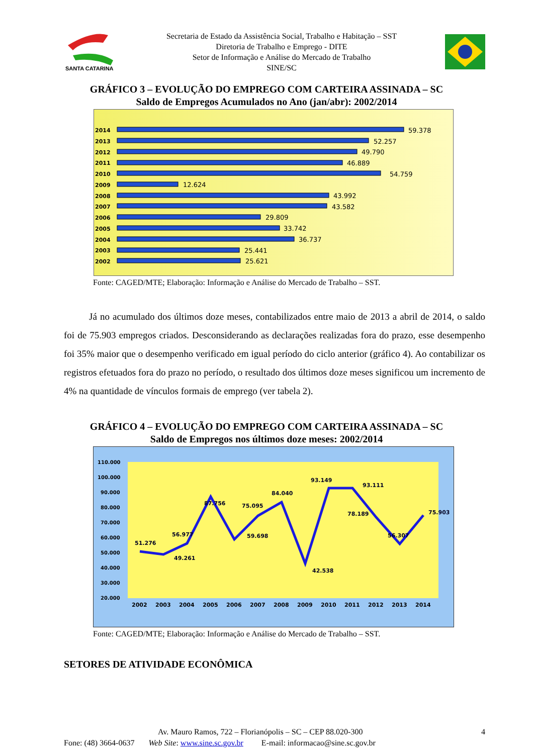SANTA CATARINA
Secretaria de Estado da Assistência Social, Trabalho e Habitação – SST
Diretoria de Trabalho e Emprego - DITE
Setor de Informação e Análise do Mercado de Trabalho
SINE/SC
GRÁFICO 3 – EVOLUÇÃO DO EMPREGO COM CARTEIRA ASSINADA – SC
Saldo de Empregos Acumulados no Ano (jan/abr): 2002/2014
2014
59.378
2013
52.257
2012
49.790
2011
46.889
2010
54.759
2009
12.624
2008
43.992
2007
43.582
2006
29.809
2005
33.742
2004
36.737
2003
25.441
2002
25.621
Fonte: CAGED/MTE; Elaboração: Informação e Análise do Mercado de Trabalho – SST.
Já no acumulado dos últimos doze meses, contabilizados entre maio de 2013 a abril de 2014, o saldo foi de 75.903 empregos criados. Desconsiderando as declarações realizadas fora do prazo, esse desempenho foi 35% maior que o desempenho verificado em igual período do ciclo anterior (gráfico 4). Ao contabilizar os registros efetuados fora do prazo no período, o resultado dos últimos doze meses significou um incremento de 4% na quantidade de vínculos formais de emprego (ver tabela 2).
GRÁFICO 4 – EVOLUÇÃO DO EMPREGO COM CARTEIRA ASSINADA – SC
Saldo de Empregos nos últimos doze meses: 2002/2014
110.000
100.000
90.000
80.000
70.000
60.000
50.000
40.000
30.000
20.000
2002
2003
2004
2005
2006
2007
2008
2009
2010
2011
2012
2013
2014
51.276
49.261
56.977
87.756
59.698
75.095
84.040
42.538
93.149
93.111
78.189
56.307
75.903
Fonte: CAGED/MTE; Elaboração: Informação e Análise do Mercado de Trabalho – SST.
SETORES DE ATIVIDADE ECONÔMICA
Av. Mauro Ramos, 722 – Florianópolis – SC – CEP 88.020-300 4
Fone: (48) 3664-0637 Web Site: www.sine.sc.gov.br E-mail: informacao@sine.sc.gov.br